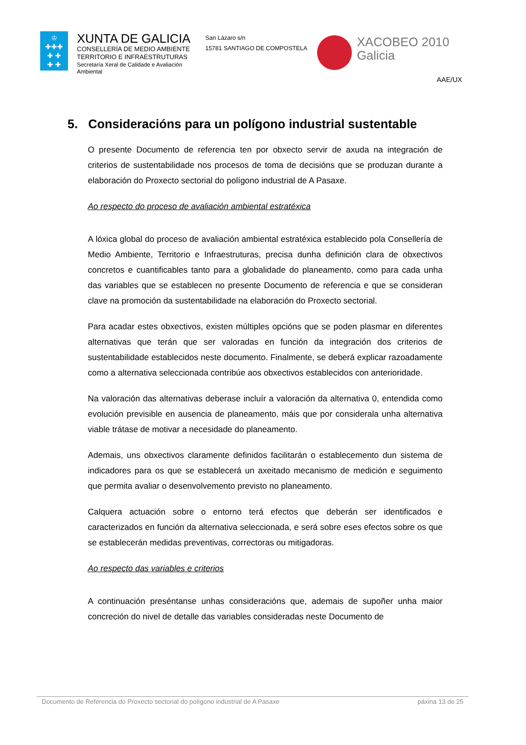♔
✚✚✚
✚ ✚
✚ ✚
XUNTA DE GALICIA
CONSELLERÍA DE MEDIO AMBIENTE
TERRITORIO E INFRAESTRUTURAS
Secretaría Xeral de Calidade e Avaliación
Ambiental
San Lázaro s/n
15781 SANTIAGO DE COMPOSTELA
XACOBEO 2010
Galicia
AAE/UX
5. Consideracións para un polígono industrial sustentable
O presente Documento de referencia ten por obxecto servir de axuda na integración de criterios de sustentabilidade nos procesos de toma de decisións que se produzan durante a elaboración do Proxecto sectorial do polígono industrial de A Pasaxe.
Ao respecto do proceso de avaliación ambiental estratéxica
A lóxica global do proceso de avaliación ambiental estratéxica establecido pola Consellería de Medio Ambiente, Territorio e Infraestruturas, precisa dunha definición clara de obxectivos concretos e cuantificables tanto para a globalidade do planeamento, como para cada unha das variables que se establecen no presente Documento de referencia e que se consideran clave na promoción da sustentabilidade na elaboración do Proxecto sectorial.
Para acadar estes obxectivos, existen múltiples opcións que se poden plasmar en diferentes alternativas que terán que ser valoradas en función da integración dos criterios de sustentabilidade establecidos neste documento. Finalmente, se deberá explicar razoadamente como a alternativa seleccionada contribúe aos obxectivos establecidos con anterioridade.
Na valoración das alternativas deberase incluír a valoración da alternativa 0, entendida como evolución previsible en ausencia de planeamento, máis que por considerala unha alternativa viable trátase de motivar a necesidade do planeamento.
Ademais, uns obxectivos claramente definidos facilitarán o establecemento dun sistema de indicadores para os que se establecerá un axeitado mecanismo de medición e seguimento que permita avaliar o desenvolvemento previsto no planeamento.
Calquera actuación sobre o entorno terá efectos que deberán ser identificados e caracterizados en función da alternativa seleccionada, e será sobre eses efectos sobre os que se establecerán medidas preventivas, correctoras ou mitigadoras.
Ao respecto das variables e criterios
A continuación preséntanse unhas consideracións que, ademais de supoñer unha maior concreción do nivel de detalle das variables consideradas neste Documento de
Documento de Referencia do Proxecto sectorial do polígono industrial de A Pasaxe páxina 13 de 25